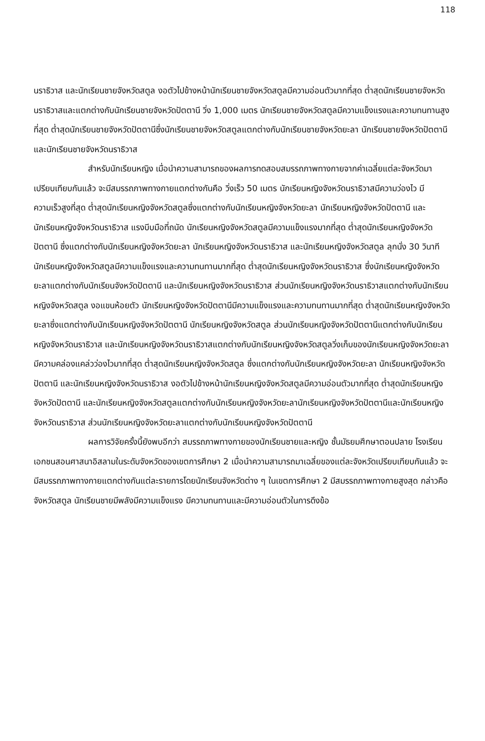118
นราธิวาส และนักเรียนชายจังหวัดสตูล งอตัวไปข้างหน้านักเรียนชายจังหวัดสตูลมีความอ่อนตัวมากที่สุด ต่ำสุดนักเรียนชายจังหวัดนราธิวาสและแตกต่างกับนักเรียนชายจังหวัดปัตตานี วิ่ง 1,000 เมตร นักเรียนชายจังหวัดสตูลมีความแข็งแรงและความทนทานสูงที่สุด ต่ำสุดนักเรียนชายจังหวัดปัตตานีซึ่งนักเรียนชายจังหวัดสตูลแตกต่างกับนักเรียนชายจังหวัดยะลา นักเรียนชายจังหวัดปัตตานี และนักเรียนชายจังหวัดนราธิวาส
สำหรับนักเรียนหญิง เมื่อนำความสามารถของผลการทดสอบสมรรถภาพทางกายจากค่าเฉลี่ยแต่ละจังหวัดมาเปรียบเทียบกันแล้ว จะมีสมรรถภาพทางกายแตกต่างกันคือ วิ่งเร็ว 50 เมตร นักเรียนหญิงจังหวัดนราธิวาสมีความว่องไว มีความเร็วสูงที่สุด ต่ำสุดนักเรียนหญิงจังหวัดสตูลซึ่งแตกต่างกับนักเรียนหญิงจังหวัดยะลา นักเรียนหญิงจังหวัดปัตตานี และนักเรียนหญิงจังหวัดนราธิวาส แรงบีบมือที่ถนัด นักเรียนหญิงจังหวัดสตูลมีความแข็งแรงมากที่สุด ต่ำสุดนักเรียนหญิงจังหวัดปัตตานี ซึ่งแตกต่างกับนักเรียนหญิงจังหวัดยะลา นักเรียนหญิงจังหวัดนราธิวาส และนักเรียนหญิงจังหวัดสตูล ลุกนั่ง 30 วินาที นักเรียนหญิงจังหวัดสตูลมีความแข็งแรงและความทนทานมากที่สุด ต่ำสุดนักเรียนหญิงจังหวัดนราธิวาส ซึ่งนักเรียนหญิงจังหวัดยะลาแตกต่างกับนักเรียนจังหวัดปัตตานี และนักเรียนหญิงจังหวัดนราธิวาส ส่วนนักเรียนหญิงจังหวัดนราธิวาสแตกต่างกับนักเรียนหญิงจังหวัดสตูล งอแขนห้อยตัว นักเรียนหญิงจังหวัดปัตตานีมีความแข็งแรงและความทนทานมากที่สุด ต่ำสุดนักเรียนหญิงจังหวัดยะลาซึ่งแตกต่างกับนักเรียนหญิงจังหวัดปัตตานี นักเรียนหญิงจังหวัดสตูล ส่วนนักเรียนหญิงจังหวัดปัตตานีแตกต่างกับนักเรียนหญิงจังหวัดนราธิวาส และนักเรียนหญิงจังหวัดนราธิวาสแตกต่างกับนักเรียนหญิงจังหวัดสตูลวิ่งเก็บของนักเรียนหญิงจังหวัดยะลามีความคล่องแคล่วว่องไวมากที่สุด ต่ำสุดนักเรียนหญิงจังหวัดสตูล ซึ่งแตกต่างกับนักเรียนหญิงจังหวัดยะลา นักเรียนหญิงจังหวัดปัตตานี และนักเรียนหญิงจังหวัดนราธิวาส งอตัวไปข้างหน้านักเรียนหญิงจังหวัดสตูลมีความอ่อนตัวมากที่สุด ต่ำสุดนักเรียนหญิงจังหวัดปัตตานี และนักเรียนหญิงจังหวัดสตูลแตกต่างกับนักเรียนหญิงจังหวัดยะลานักเรียนหญิงจังหวัดปัตตานีและนักเรียนหญิงจังหวัดนราธิวาส ส่วนนักเรียนหญิงจังหวัดยะลาแตกต่างกับนักเรียนหญิงจังหวัดปัตตานี
ผลการวิจัยครั้งนี้ยังพบอีกว่า สมรรถภาพทางกายของนักเรียนชายและหญิง ชั้นมัธยมศึกษาตอนปลาย โรงเรียนเอกชนสอนศาสนาอิสลามในระดับจังหวัดของเขตการศึกษา 2 เมื่อนำความสามารถมาเฉลี่ยของแต่ละจังหวัดเปรียบเทียบกันแล้ว จะมีสมรรถภาพทางกายแตกต่างกันแต่ละรายการโดยนักเรียนจังหวัดต่าง ๆ ในเขตการศึกษา 2 มีสมรรถภาพทางกายสูงสุด กล่าวคือ จังหวัดสตูล นักเรียนชายมีพลังมีความแข็งแรง มีความทนทานและมีความอ่อนตัวในการดึงข้อ